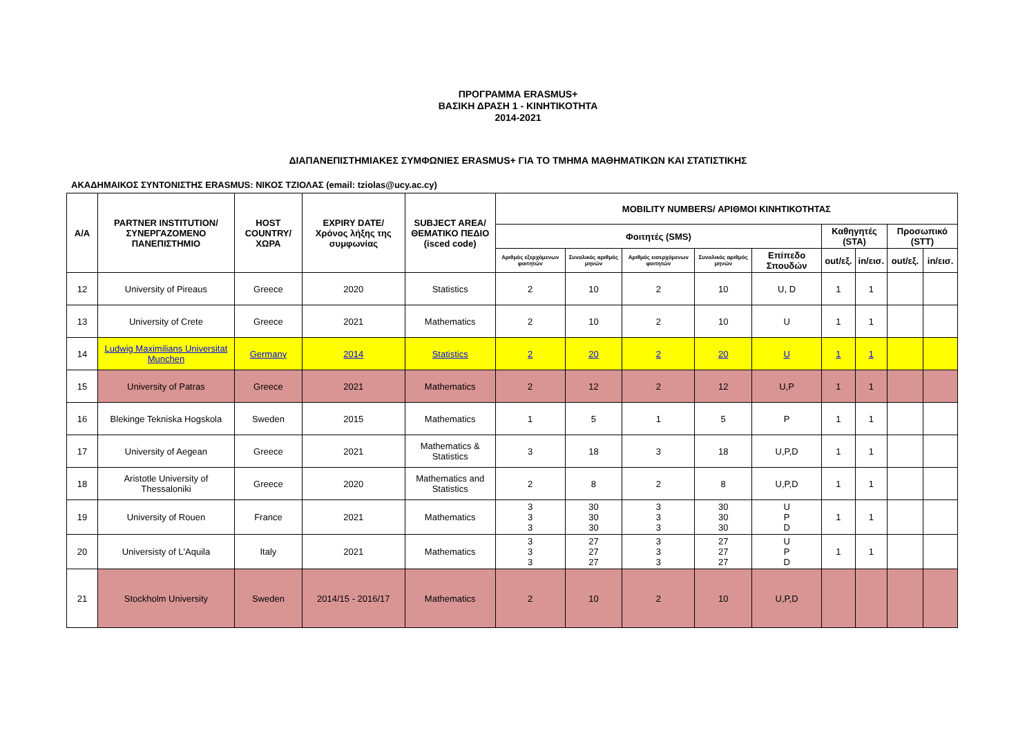ΠΡΟΓΡΑΜΜΑ ERASMUS+
ΒΑΣΙΚΗ ΔΡΑΣΗ 1 - ΚΙΝΗΤΙΚΟΤΗΤΑ
2014-2021
ΔΙΑΠΑΝΕΠΙΣΤΗΜΙΑΚΕΣ ΣΥΜΦΩΝΙΕΣ ERASMUS+ ΓΙΑ ΤΟ ΤΜΗΜΑ ΜΑΘΗΜΑΤΙΚΩΝ ΚΑΙ ΣΤΑΤΙΣΤΙΚΗΣ
ΑΚΑΔΗΜΑΙΚΟΣ ΣΥΝΤΟΝΙΣΤΗΣ ERASMUS: ΝΙΚΟΣ ΤΖΙΟΛΑΣ (email: tziolas@ucy.ac.cy)
| A/A | PARTNER INSTITUTION/ ΣΥΝΕΡΓΑΖΟΜΕΝΟ ΠΑΝΕΠΙΣΤΗΜΙΟ | HOST COUNTRY/ ΧΩΡΑ | EXPIRY DATE/ Χρόνος λήξης της συμφωνίας | SUBJECT AREA/ ΘΕΜΑΤΙΚΟ ΠΕΔΙΟ (isced code) | MOBILITY NUMBERS/ ΑΡΙΘΜΟΙ ΚΙΝΗΤΙΚΟΤΗΤΑΣ | | | | | | | | |
| --- | --- | --- | --- | --- | --- | --- | --- | --- | --- | --- | --- | --- | --- |
| | | | | | Φοιτητές (SMS) | | | | | Καθηγητές (STA) | | Προσωπικό (STT) | |
| | | | | | Αριθμός εξερχόμενων φοιτητών | Συνολικός αριθμός μηνών | Αριθμός εισερχόμενων φοιτητών | Συνολικός αριθμός μηνών | Επίπεδο Σπουδών | out/εξ. | in/εισ. | out/εξ. | in/εισ. |
| 12 | University of Pireaus | Greece | 2020 | Statistics | 2 | 10 | 2 | 10 | U, D | 1 | 1 | | |
| 13 | University of Crete | Greece | 2021 | Mathematics | 2 | 10 | 2 | 10 | U | 1 | 1 | | |
| 14 | Ludwig Maximilians Universitat Munchen | Germany | 2014 | Statistics | 2 | 20 | 2 | 20 | U | 1 | 1 | | |
| 15 | University of Patras | Greece | 2021 | Mathematics | 2 | 12 | 2 | 12 | U,P | 1 | 1 | | |
| 16 | Blekinge Tekniska Hogskola | Sweden | 2015 | Mathematics | 1 | 5 | 1 | 5 | P | 1 | 1 | | |
| 17 | University of Aegean | Greece | 2021 | Mathematics & Statistics | 3 | 18 | 3 | 18 | U,P,D | 1 | 1 | | |
| 18 | Aristotle University of Thessaloniki | Greece | 2020 | Mathematics and Statistics | 2 | 8 | 2 | 8 | U,P,D | 1 | 1 | | |
| 19 | University of Rouen | France | 2021 | Mathematics | 3 3 3 | 30 30 30 | 3 3 3 | 30 30 30 | U P D | 1 | 1 | | |
| 20 | Universisty of L'Aquila | Italy | 2021 | Mathematics | 3 3 3 | 27 27 27 | 3 3 3 | 27 27 27 | U P D | 1 | 1 | | |
| 21 | Stockholm University | Sweden | 2014/15 - 2016/17 | Mathematics | 2 | 10 | 2 | 10 | U,P,D | | | | |